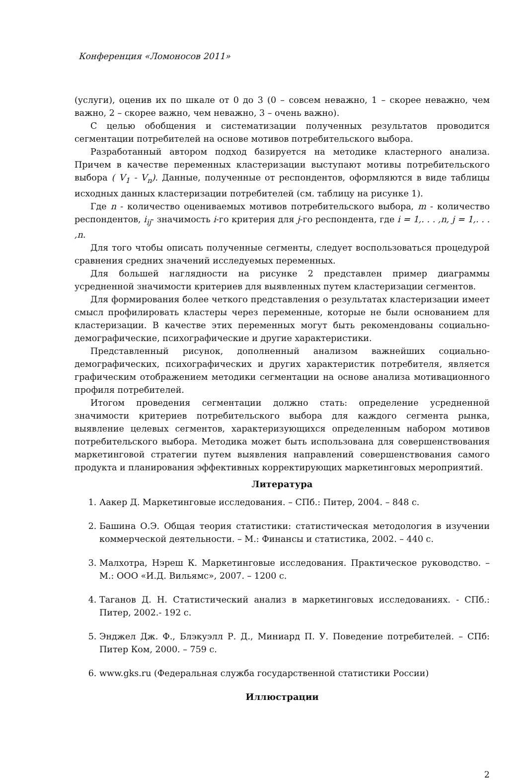Конференция «Ломоносов 2011»
(услуги), оценив их по шкале от 0 до 3 (0 – совсем неважно, 1 – скорее неважно, чем важно, 2 – скорее важно, чем неважно, 3 – очень важно).
С целью обобщения и систематизации полученных результатов проводится сегментации потребителей на основе мотивов потребительского выбора.
Разработанный автором подход базируется на методике кластерного анализа. Причем в качестве переменных кластеризации выступают мотивы потребительского выбора ( V<sub>1</sub> - V<sub>n</sub>). Данные, полученные от респондентов, оформляются в виде таблицы исходных данных кластеризации потребителей (см. таблицу на рисунке 1).
Где n - количество оцениваемых мотивов потребительского выбора, m - количество респондентов, i<sub>ij</sub>- значимость i-го критерия для j-го респондента, где i = 1,. . . ,n, j = 1,. . . ,n.
Для того чтобы описать полученные сегменты, следует воспользоваться процедурой сравнения средних значений исследуемых переменных.
Для большей наглядности на рисунке 2 представлен пример диаграммы усредненной значимости критериев для выявленных путем кластеризации сегментов.
Для формирования более четкого представления о результатах кластеризации имеет смысл профилировать кластеры через переменные, которые не были основанием для кластеризации. В качестве этих переменных могут быть рекомендованы социально-демографические, психографические и другие характеристики.
Представленный рисунок, дополненный анализом важнейших социально-демографических, психографических и других характеристик потребителя, является графическим отображением методики сегментации на основе анализа мотивационного профиля потребителей.
Итогом проведения сегментации должно стать: определение усредненной значимости критериев потребительского выбора для каждого сегмента рынка, выявление целевых сегментов, характеризующихся определенным набором мотивов потребительского выбора. Методика может быть использована для совершенствования маркетинговой стратегии путем выявления направлений совершенствования самого продукта и планирования эффективных корректирующих маркетинговых мероприятий.
Литература
1. Аакер Д. Маркетинговые исследования. – СПб.: Питер, 2004. – 848 с.
2. Башина О.Э. Общая теория статистики: статистическая методология в изучении коммерческой деятельности. – М.: Финансы и статистика, 2002. – 440 с.
3. Малхотра, Нэреш К. Маркетинговые исследования. Практическое руководство. – М.: ООО «И.Д. Вильямс», 2007. – 1200 с.
4. Таганов Д. Н. Статистический анализ в маркетинговых исследованиях. - СПб.: Питер, 2002.- 192 с.
5. Энджел Дж. Ф., Блэкуэлл Р. Д., Миниард П. У. Поведение потребителей. – СПб: Питер Ком, 2000. – 759 с.
6. www.gks.ru (Федеральная служба государственной статистики России)
Иллюстрации
2